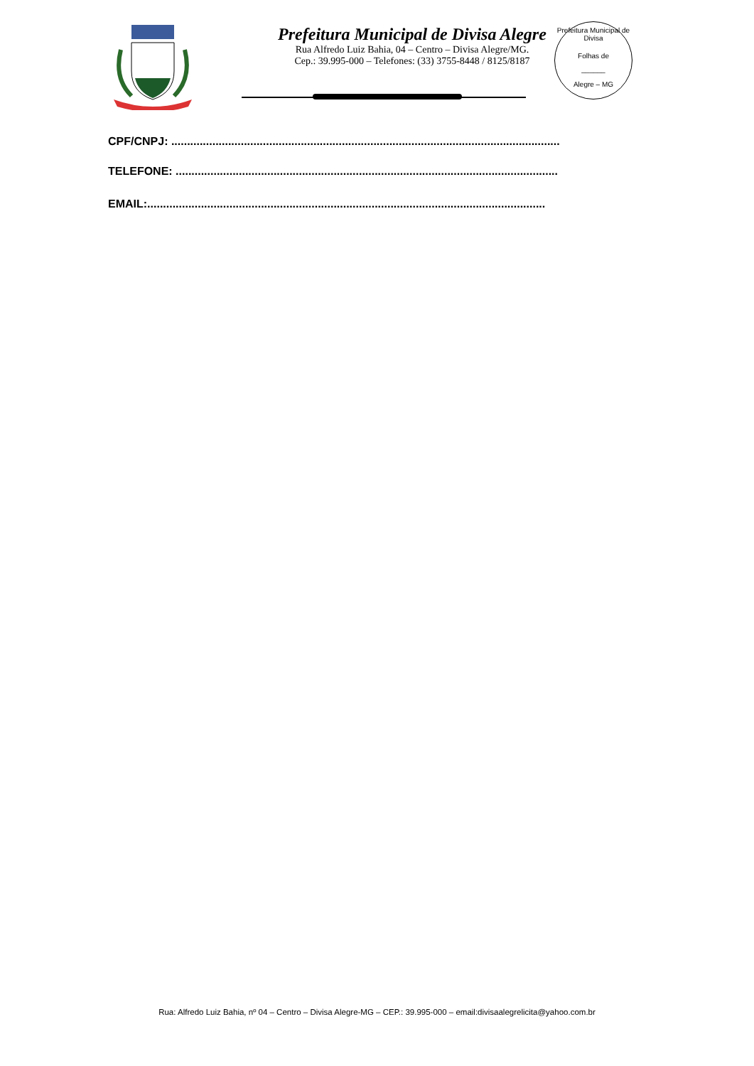Prefeitura Municipal de Divisa Alegre
Rua Alfredo Luiz Bahia, 04 – Centro – Divisa Alegre/MG.
Cep.: 39.995-000 – Telefones: (33) 3755-8448 / 8125/8187
Prefeitura Municipal de Divisa
Folhas de
______
Alegre – MG
CPF/CNPJ: ...........................................................................................................................
TELEFONE: .........................................................................................................................
EMAIL:..............................................................................................................................
Rua: Alfredo Luiz Bahia, nº 04 – Centro – Divisa Alegre-MG – CEP.: 39.995-000 – email:divisaalegrelicita@yahoo.com.br